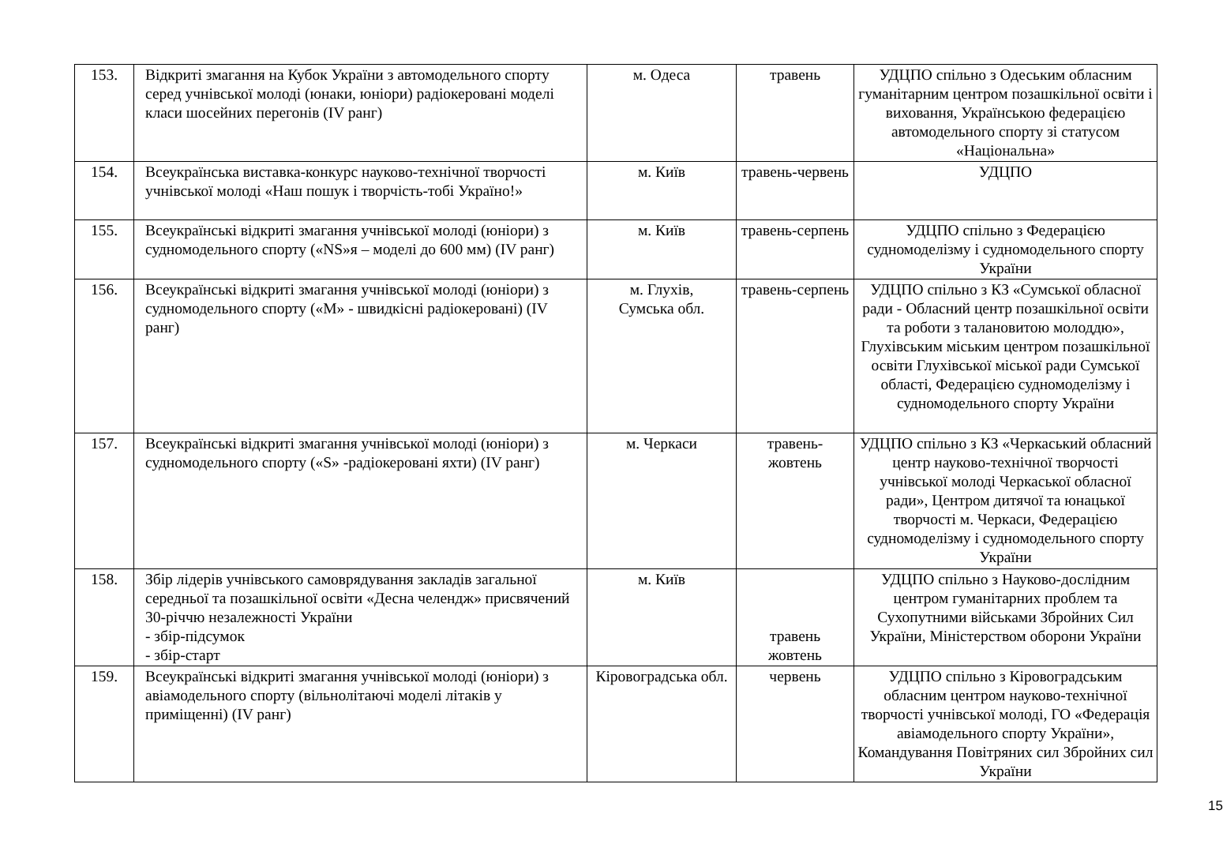| 153. | Відкриті змагання на Кубок України з автомодельного спорту серед учнівської молоді (юнаки, юніори) радіокеровані моделі класи шосейних перегонів (IV ранг) | м. Одеса | травень | УДЦПО спільно з Одеським обласним гуманітарним центром позашкільної освіти і виховання, Українською федерацією автомодельного спорту зі статусом «Національна» |
| 154. | Всеукраїнська виставка-конкурс науково-технічної творчості учнівської молоді «Наш пошук і творчість-тобі Україно!» | м. Київ | травень-червень | УДЦПО |
| 155. | Всеукраїнські відкриті змагання учнівської молоді (юніори) з судномодельного спорту («NS»я – моделі до 600 мм) (IV ранг) | м. Київ | травень-серпень | УДЦПО спільно з Федерацією судномоделізму і судномодельного спорту України |
| 156. | Всеукраїнські відкриті змагання учнівської молоді (юніори) з судномодельного спорту («М» - швидкісні радіокеровані) (IV ранг) | м. Глухів, Сумська обл. | травень-серпень | УДЦПО спільно з КЗ «Сумської обласної ради - Обласний центр позашкільної освіти та роботи з талановитою молоддю», Глухівським міським центром позашкільної освіти Глухівської міської ради Сумської області, Федерацією судномоделізму і судномодельного спорту України |
| 157. | Всеукраїнські відкриті змагання учнівської молоді (юніори) з судномодельного спорту («S» -радіокеровані яхти) (IV ранг) | м. Черкаси | травень- жовтень | УДЦПО спільно з КЗ «Черкаський обласний центр науково-технічної творчості учнівської молоді Черкаської обласної ради», Центром дитячої та юнацької творчості м. Черкаси, Федерацією судномоделізму і судномодельного спорту України |
| 158. | Збір лідерів учнівського самоврядування закладів загальної середньої та позашкільної освіти «Десна челендж» присвячений 30-річчю незалежності України - збір-підсумок - збір-старт | м. Київ | травень жовтень | УДЦПО спільно з Науково-дослідним центром гуманітарних проблем та Сухопутними військами Збройних Сил України, Міністерством оборони України |
| 159. | Всеукраїнські відкриті змагання учнівської молоді (юніори) з авіамодельного спорту (вільнолітаючі моделі літаків у приміщенні) (IV ранг) | Кіровоградська обл. | червень | УДЦПО спільно з Кіровоградським обласним центром науково-технічної творчості учнівської молоді, ГО «Федерація авіамодельного спорту України», Командування Повітряних сил Збройних сил України |
15